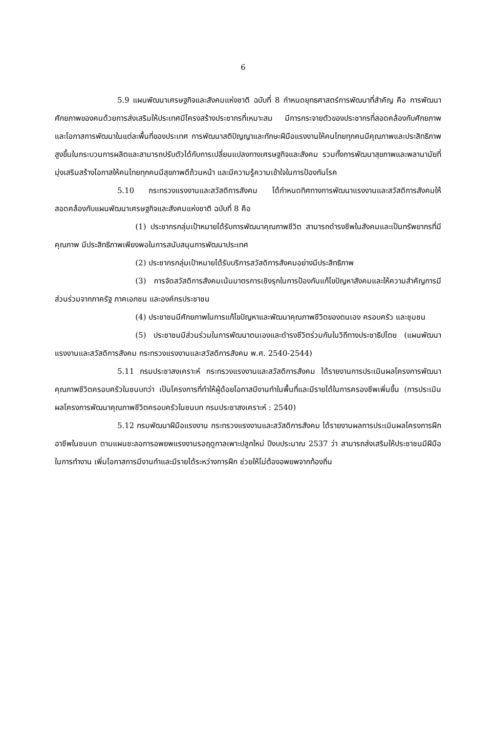6
5.9 แผนพัฒนาเศรษฐกิจและสังคมแห่งชาติ ฉบับที่ 8 กำหนดยุทธศาสตร์การพัฒนาที่สำคัญ คือ การพัฒนาศักยภาพของคนด้วยการส่งเสริมให้ประเทศมีโครงสร้างประชากรที่เหมาะสม มีการกระจายตัวของประชากรที่สอดคล้องกับศักยภาพและโอกาสการพัฒนาในแต่ละพื้นที่ของประเทศ การพัฒนาสติปัญญาและทักษะฝีมือแรงงานให้คนไทยทุกคนมีคุณภาพและประสิทธิภาพสูงขึ้นในกระบวนการผลิตและสามารถปรับตัวได้กับการเปลี่ยนแปลงทางเศรษฐกิจและสังคม รวมทั้งการพัฒนาสุขภาพและพลานามัยที่มุ่งเสริมสร้างโอกาสให้คนไทยทุกคนมีสุขภาพดีถ้วนหน้า และมีความรู้ความเข้าใจในการป้องกันโรค
5.10 กระทรวงแรงงานและสวัสดิการสังคม ได้กำหนดทิศทางการพัฒนาแรงงานและสวัสดิการสังคมให้สอดคล้องกับแผนพัฒนาเศรษฐกิจและสังคมแห่งชาติ ฉบับที่ 8 คือ
(1) ประชากรกลุ่มเป้าหมายได้รับการพัฒนาคุณภาพชีวิต สามารถดำรงชีพในสังคมและเป็นทรัพยากรที่มีคุณภาพ มีประสิทธิภาพเพียงพอในการสนับสนุนการพัฒนาประเทศ
(2) ประชากรกลุ่มเป้าหมายได้รับบริการสวัสดิการสังคมอย่างมีประสิทธิภาพ
(3) การจัดสวัสดิการสังคมเน้นมาตรการเชิงรุกในการป้องกันแก้ไขปัญหาสังคมและให้ความสำคัญการมีส่วนร่วมจากภาครัฐ ภาคเอกชน และองค์กรประชาชน
(4) ประชาชนมีศักยภาพในการแก้ไขปัญหาและพัฒนาคุณภาพชีวิตของตนเอง ครอบครัว และชุมชน
(5) ประชาชนมีส่วนร่วมในการพัฒนาตนเองและดำรงชีวิตร่วมกันในวิถีทางประชาธิปไตย (แผนพัฒนาแรงงานและสวัสดิการสังคม กระทรวงแรงงานและสวัสดิการสังคม พ.ศ. 2540-2544)
5.11 กรมประชาสงเคราะห์ กระทรวงแรงงานและสวัสดิการสังคม ได้รายงานการประเมินผลโครงการพัฒนาคุณภาพชีวิตครอบครัวในชนบทว่า เป็นโครงการที่ทำให้ผู้ด้อยโอกาสมีงานทำในพื้นที่และมีรายได้ในการครองชีพเพิ่มขึ้น (การประเมินผลโครงการพัฒนาคุณภาพชีวิตครอบครัวในชนบท กรมประชาสงเคราะห์ : 2540)
5.12 กรมพัฒนาฝีมือแรงงาน กระทรวงแรงงานและสวัสดิการสังคม ได้รายงานผลการประเมินผลโครงการฝึกอาชีพในชนบท ตามแผนชะลอการอพยพแรงงานรอฤดูกาลเพาะปลูกใหม่ ปีงบประมาณ 2537 ว่า สามารถส่งเสริมให้ประชาชนมีฝีมือในการทำงาน เพิ่มโอกาสการมีงานทำและมีรายได้ระหว่างการฝึก ช่วยให้ไม่ต้องอพยพจากท้องถิ่น